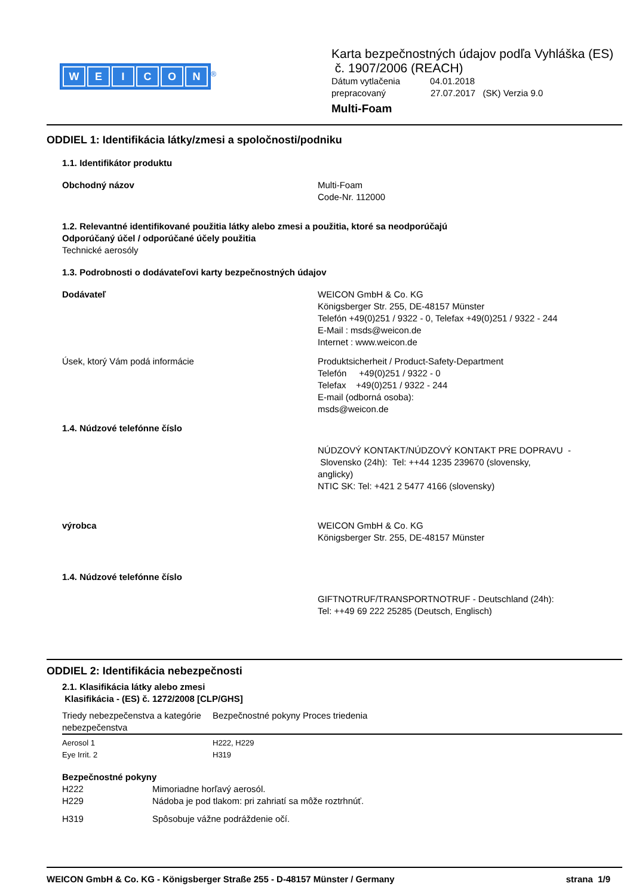WEICON
<sup>®</sup>
Karta bezpečnostných údajov podľa Vyhláška (ES)
č. 1907/2006 (REACH)
Dátum vytlačenia 04.01.2018
prepracovaný 27.07.2017 (SK) Verzia 9.0
Multi-Foam
ODDIEL 1: Identifikácia látky/zmesi a spoločnosti/podniku
1.1. Identifikátor produktu
Obchodný názov Multi-Foam
Code-Nr. 112000
1.2. Relevantné identifikované použitia látky alebo zmesi a použitia, ktoré sa neodporúčajú
Odporúčaný účel / odporúčané účely použitia
Technické aerosóly
1.3. Podrobnosti o dodávateľovi karty bezpečnostných údajov
Dodávateľ WEICON GmbH & Co. KG
Königsberger Str. 255, DE-48157 Münster
Telefón +49(0)251 / 9322 - 0, Telefax +49(0)251 / 9322 - 244
E-Mail : msds@weicon.de
Internet : www.weicon.de
Úsek, ktorý Vám podá informácie Produktsicherheit / Product-Safety-Department
Telefón +49(0)251 / 9322 - 0
Telefax +49(0)251 / 9322 - 244
E-mail (odborná osoba):
msds@weicon.de
1.4. Núdzové telefónne číslo
NÚDZOVÝ KONTAKT/NÚDZOVÝ KONTAKT PRE DOPRAVU -
Slovensko (24h): Tel: ++44 1235 239670 (slovensky,
anglicky)
NTIC SK: Tel: +421 2 5477 4166 (slovensky)
výrobca WEICON GmbH & Co. KG
Königsberger Str. 255, DE-48157 Münster
1.4. Núdzové telefónne číslo
GIFTNOTRUF/TRANSPORTNOTRUF - Deutschland (24h):
Tel: ++49 69 222 25285 (Deutsch, Englisch)
ODDIEL 2: Identifikácia nebezpečnosti
2.1. Klasifikácia látky alebo zmesi
Klasifikácia - (ES) č. 1272/2008 [CLP/GHS]
| Triedy nebezpečenstva a kategórie nebezpečenstva | Bezpečnostné pokyny | Proces triedenia |
| --- | --- | --- |
| Aerosol 1 | H222, H229 | |
| Eye Irrit. 2 | H319 | |
Bezpečnostné pokyny
| H222 | Mimoriadne horľavý aerosól. |
| H229 | Nádoba je pod tlakom: pri zahriatí sa môže roztrhnúť. |
| H319 | Spôsobuje vážne podráždenie očí. |
WEICON GmbH & Co. KG - Königsberger Straße 255 - D-48157 Münster / Germany strana 1/9